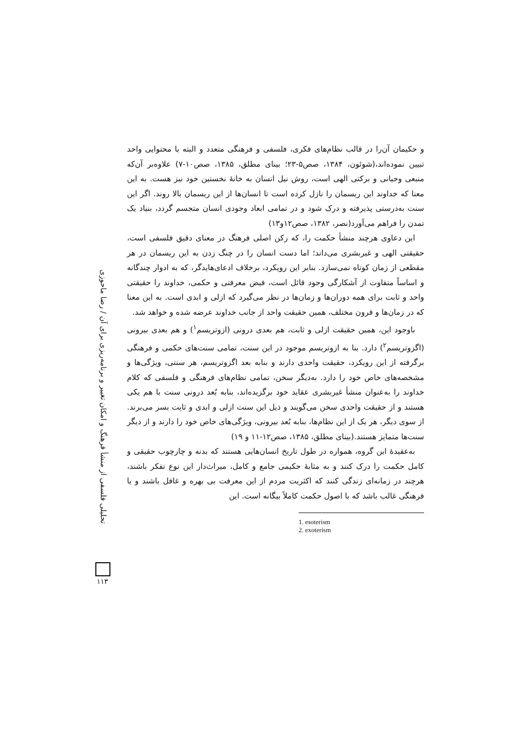تحلیلی فلسفی از منشأ فرهنگ و امکان تغییر و برنامه‌ریزی برای آن / رضا ماحوزی
۱۱۳
و حکیمان آن‌را در قالب نظام‌های فکری، فلسفی و فرهنگی متعدد و البته با محتوایی واحد تبیین نموده‌اند،(شوئون، ۱۳۸۴، صص۵-۲۳؛ بینای مطلق، ۱۳۸۵، صص۱۰-۷) علاوه‌بر آن‌که منبعی وحیانی و برکتی الهی است، روش نیل انسان به خانهٔ نخستین خود نیز هست. به این معنا که خداوند این ریسمان را نازل کرده است تا انسان‌ها از این ریسمان بالا روند. اگر این سنت به‌درستی پذیرفته و درک شود و در تمامی ابعاد وجودی انسان متجسم گردد، بنیاد یک تمدن را فراهم می‌آورد(نصر، ۱۳۸۲، صص۱۲و۱۳)
این دعاوی هرچند منشأ حکمت را، که رکن اصلی فرهنگ در معنای دقیق فلسفی است، حقیقتی الهی و غیربشری می‌داند؛ اما دست انسان را در چنگ زدن به این ریسمان در هر مقطعی از زمان کوتاه نمی‌سازد. بنابر این رویکرد، برخلاف ادعای‌هایدگر، که به ادوار چندگانه و اساساً متفاوت از آشکارگی وجود قائل است، فیض معرفتی و حکمی، خداوند را حقیقتی واحد و ثابت برای همه دوران‌ها و زمان‌ها در نظر می‌گیرد که ازلی و ابدی است. به این معنا که در زمان‌ها و قرون مختلف، همین حقیقت واحد از جانب خداوند عرضه شده و خواهد شد.
باوجود این، همین حقیقت ازلی و ثابت، هم بعدی درونی (ازوتریسم<sup>۱</sup>) و هم بعدی بیرونی (اگزوتریسم<sup>۲</sup>) دارد. بنا به ازوتریسم موجود در این سنت، تمامی سنت‌های حکمی و فرهنگی برگرفته از این رویکرد، حقیقت واحدی دارند و بنابه بعد اگزوتریسم، هر سنتی، ویژگی‌ها و مشخصه‌های خاص خود را دارد. به‌دیگر سخن، تمامی نظام‌های فرهنگی و فلسفی که کلام خداوند را به‌عنوان منشأ غیربشری عقاید خود برگزیده‌اند، بنابه بُعد درونی سنت با هم یکی هستند و از حقیقت واحدی سخن می‌گویند و ذیل این سنت ازلی و ابدی و ثابت بسر می‌برند. از سوی دیگر، هر یک از این نظام‌ها، بنابه بُعد بیرونی، ویژگی‌های خاص خود را دارند و از دیگر سنت‌ها متمایز هستند.(بینای مطلق، ۱۳۸۵، صص۱۲-۱۱ و ۱۹)
به‌عقیدهٔ این گروه، همواره در طول تاریخ انسان‌هایی هستند که بدنه و چارچوب حقیقی و کامل حکمت را درک کنند و به مثابهٔ حکیمی جامع و کامل، میراث‌دار این نوع تفکر باشند، هرچند در زمانه‌ای زندگی کنند که اکثریت مردم از این معرفت بی بهره و غافل باشند و یا فرهنگی غالب باشد که با اصول حکمت کاملاً بیگانه است. این
1. esoterism
2. exoterism